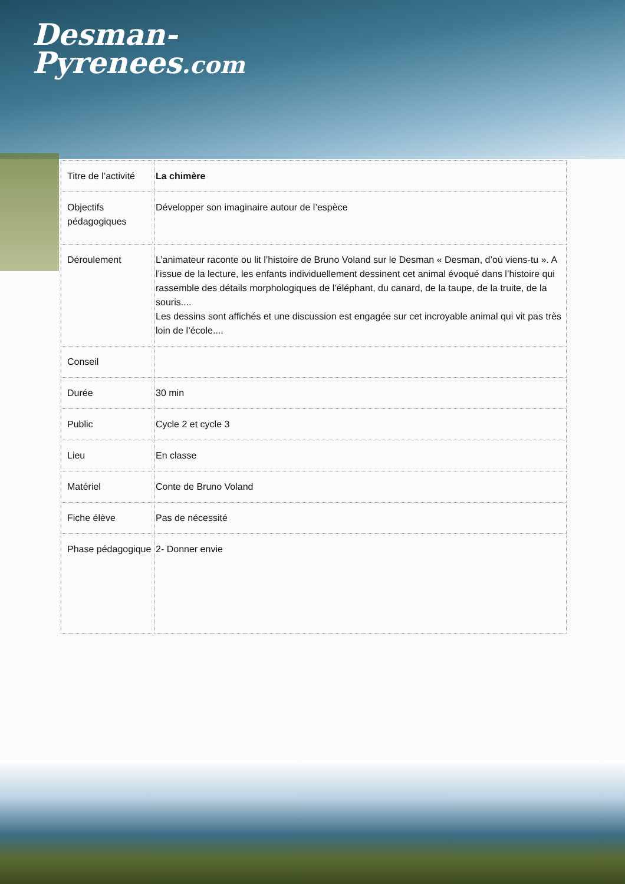Desman-
Pyrenees.com
| Titre de l’activité | La chimère |
| Objectifs pédagogiques | Développer son imaginaire autour de l’espèce |
| Déroulement | L’animateur raconte ou lit l’histoire de Bruno Voland sur le Desman « Desman, d’où viens-tu ». A l’issue de la lecture, les enfants individuellement dessinent cet animal évoqué dans l’histoire qui rassemble des détails morphologiques de l’éléphant, du canard, de la taupe, de la truite, de la souris.... Les dessins sont affichés et une discussion est engagée sur cet incroyable animal qui vit pas très loin de l’école.... |
| Conseil | |
| Durée | 30 min |
| Public | Cycle 2 et cycle 3 |
| Lieu | En classe |
| Matériel | Conte de Bruno Voland |
| Fiche élève | Pas de nécessité |
| Phase pédagogique | 2- Donner envie |